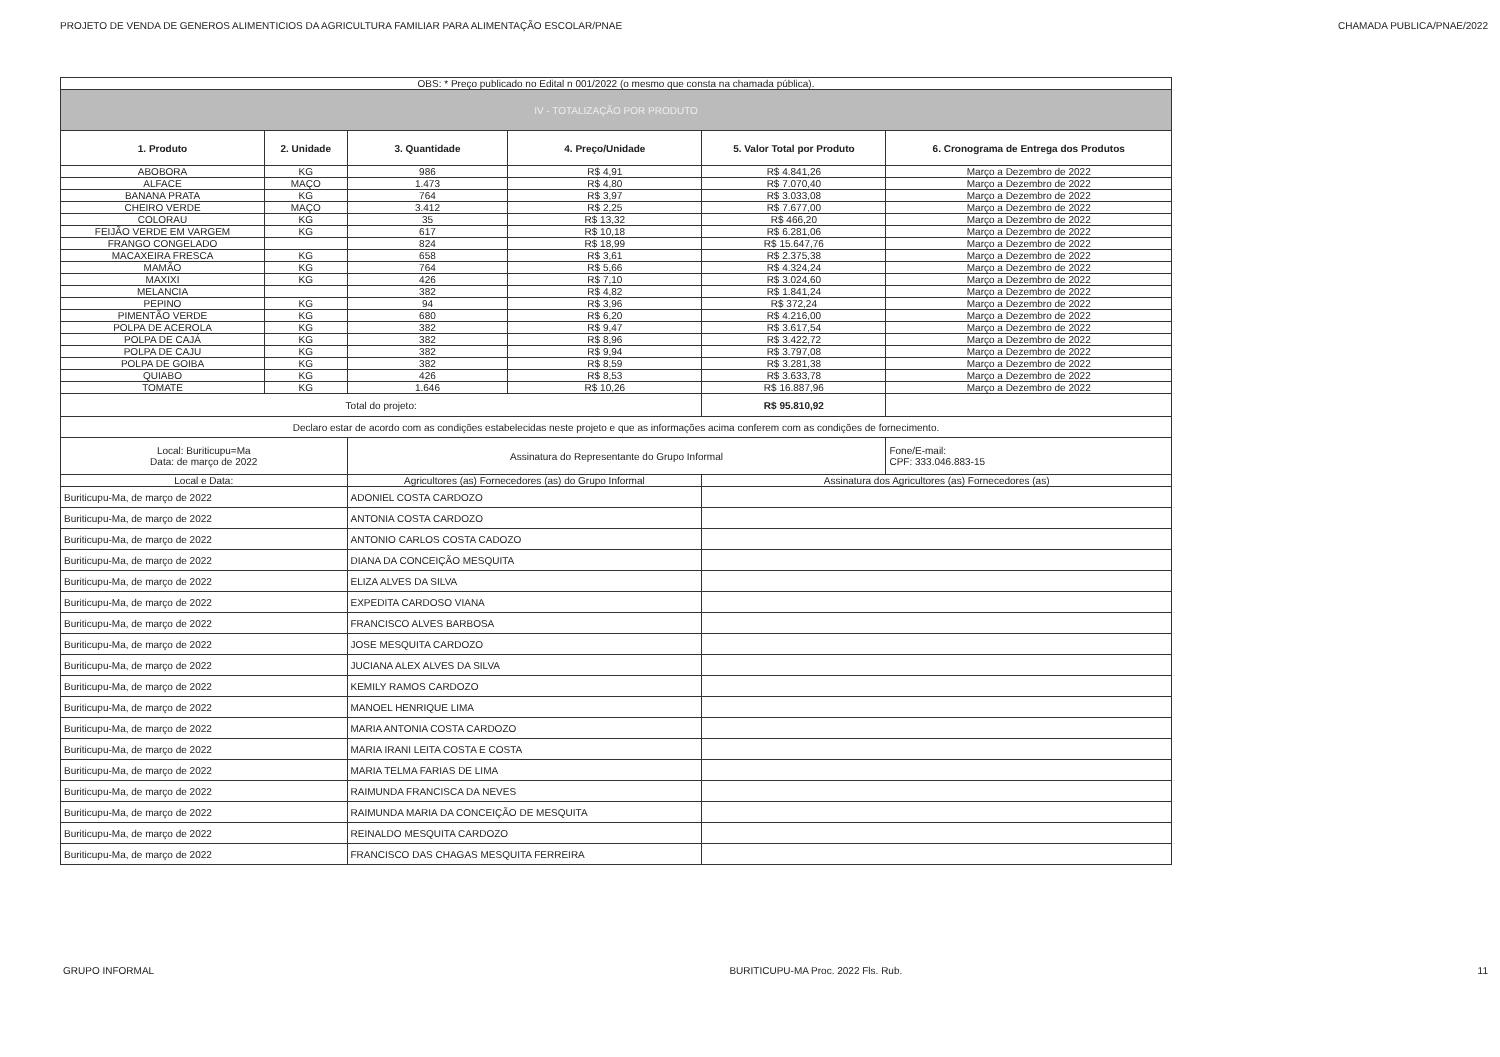PROJETO DE VENDA DE GENEROS ALIMENTICIOS DA AGRICULTURA FAMILIAR PARA ALIMENTAÇÃO ESCOLAR/PNAE CHAMADA PUBLICA/PNAE/2022
| OBS: * Preço publicado no Edital n 001/2022 (o mesmo que consta na chamada pública). | | | | | |
| IV - TOTALIZAÇÃO POR PRODUTO | | | | | |
| 1. Produto | 2. Unidade | 3. Quantidade | 4. Preço/Unidade | 5. Valor Total por Produto | 6. Cronograma de Entrega dos Produtos |
| ABOBORA | KG | 986 | R$ 4,91 | R$ 4.841,26 | Março a Dezembro de 2022 |
| ALFACE | MAÇO | 1.473 | R$ 4,80 | R$ 7.070,40 | Março a Dezembro de 2022 |
| BANANA PRATA | KG | 764 | R$ 3,97 | R$ 3.033,08 | Março a Dezembro de 2022 |
| CHEIRO VERDE | MAÇO | 3.412 | R$ 2,25 | R$ 7.677,00 | Março a Dezembro de 2022 |
| COLORAU | KG | 35 | R$ 13,32 | R$ 466,20 | Março a Dezembro de 2022 |
| FEIJÃO VERDE EM VARGEM | KG | 617 | R$ 10,18 | R$ 6.281,06 | Março a Dezembro de 2022 |
| FRANGO CONGELADO | | 824 | R$ 18,99 | R$ 15.647,76 | Março a Dezembro de 2022 |
| MACAXEIRA FRESCA | KG | 658 | R$ 3,61 | R$ 2.375,38 | Março a Dezembro de 2022 |
| MAMÃO | KG | 764 | R$ 5,66 | R$ 4.324,24 | Março a Dezembro de 2022 |
| MAXIXI | KG | 426 | R$ 7,10 | R$ 3.024,60 | Março a Dezembro de 2022 |
| MELANCIA | | 382 | R$ 4,82 | R$ 1.841,24 | Março a Dezembro de 2022 |
| PEPINO | KG | 94 | R$ 3,96 | R$ 372,24 | Março a Dezembro de 2022 |
| PIMENTÃO VERDE | KG | 680 | R$ 6,20 | R$ 4.216,00 | Março a Dezembro de 2022 |
| POLPA DE ACEROLA | KG | 382 | R$ 9,47 | R$ 3.617,54 | Março a Dezembro de 2022 |
| POLPA DE CAJÁ | KG | 382 | R$ 8,96 | R$ 3.422,72 | Março a Dezembro de 2022 |
| POLPA DE CAJU | KG | 382 | R$ 9,94 | R$ 3.797,08 | Março a Dezembro de 2022 |
| POLPA DE GOIBA | KG | 382 | R$ 8,59 | R$ 3.281,38 | Março a Dezembro de 2022 |
| QUIABO | KG | 426 | R$ 8,53 | R$ 3.633,78 | Março a Dezembro de 2022 |
| TOMATE | KG | 1.646 | R$ 10,26 | R$ 16.887,96 | Março a Dezembro de 2022 |
| Total do projeto: | | | | R$ 95.810,92 | |
| Declaro estar de acordo com as condições estabelecidas neste projeto e que as informações acima conferem com as condições de fornecimento. | | | | | |
| Local: Buriticupu=Ma Data: de março de 2022 | | Assinatura do Representante do Grupo Informal | | | Fone/E-mail: CPF: 333.046.883-15 |
| Local e Data: | | Agricultores (as) Fornecedores (as) do Grupo Informal | | Assinatura dos Agricultores (as) Fornecedores (as) | |
| Buriticupu-Ma, de março de 2022 | | ADONIEL COSTA CARDOZO | | | |
| Buriticupu-Ma, de março de 2022 | | ANTONIA COSTA CARDOZO | | | |
| Buriticupu-Ma, de março de 2022 | | ANTONIO CARLOS COSTA CADOZO | | | |
| Buriticupu-Ma, de março de 2022 | | DIANA DA CONCEIÇÃO MESQUITA | | | |
| Buriticupu-Ma, de março de 2022 | | ELIZA ALVES DA SILVA | | | |
| Buriticupu-Ma, de março de 2022 | | EXPEDITA CARDOSO VIANA | | | |
| Buriticupu-Ma, de março de 2022 | | FRANCISCO ALVES BARBOSA | | | |
| Buriticupu-Ma, de março de 2022 | | JOSE MESQUITA CARDOZO | | | |
| Buriticupu-Ma, de março de 2022 | | JUCIANA ALEX ALVES DA SILVA | | | |
| Buriticupu-Ma, de março de 2022 | | KEMILY RAMOS CARDOZO | | | |
| Buriticupu-Ma, de março de 2022 | | MANOEL HENRIQUE LIMA | | | |
| Buriticupu-Ma, de março de 2022 | | MARIA ANTONIA COSTA CARDOZO | | | |
| Buriticupu-Ma, de março de 2022 | | MARIA IRANI LEITA COSTA E COSTA | | | |
| Buriticupu-Ma, de março de 2022 | | MARIA TELMA FARIAS DE LIMA | | | |
| Buriticupu-Ma, de março de 2022 | | RAIMUNDA FRANCISCA DA NEVES | | | |
| Buriticupu-Ma, de março de 2022 | | RAIMUNDA MARIA DA CONCEIÇÃO DE MESQUITA | | | |
| Buriticupu-Ma, de março de 2022 | | REINALDO MESQUITA CARDOZO | | | |
| Buriticupu-Ma, de março de 2022 | | FRANCISCO DAS CHAGAS MESQUITA FERREIRA | | | |
GRUPO INFORMAL BURITICUPU-MA Proc. 2022 Fls. Rub. 11